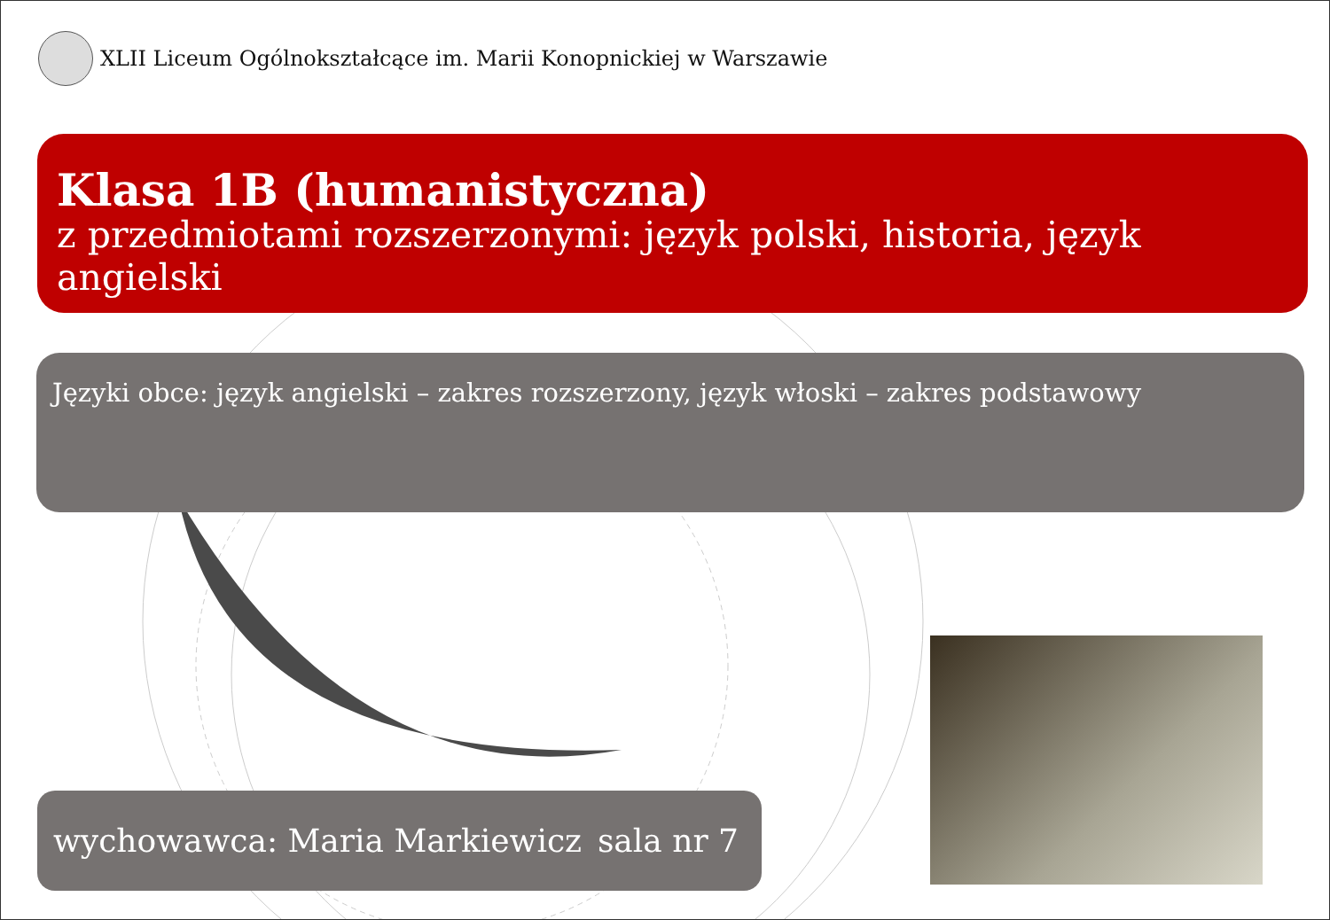XLII Liceum Ogólnokształcące im. Marii Konopnickiej w Warszawie
Klasa 1B (humanistyczna)
z przedmiotami rozszerzonymi: język polski, historia, język angielski
Języki obce: język angielski – zakres rozszerzony, język włoski – zakres podstawowy
wychowawca: Maria Markiewicz sala nr 7